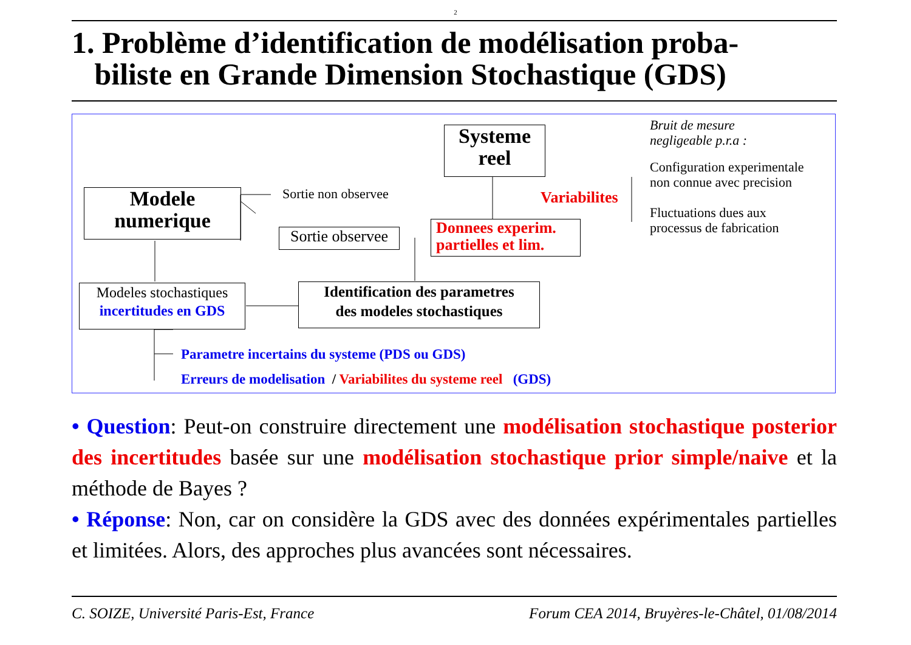2
1. Problème d’identification de modélisation proba-
biliste en Grande Dimension Stochastique (GDS)
Systeme
reel
Bruit de mesure
negligeable p.r.a :
Configuration experimentale
non connue avec precision
Variabilites
Fluctuations dues aux
processus de fabrication
Modele
numerique
Sortie non observee
Sortie observee
Donnees experim.
partielles et lim.
Modeles stochastiques
incertitudes en GDS
Identification des parametres
des modeles stochastiques
Parametre incertains du systeme (PDS ou GDS)
Erreurs de modelisation / Variabilites du systeme reel (GDS)
• Question: Peut-on construire directement une modélisation stochastique posterior des incertitudes basée sur une modélisation stochastique prior simple/naive et la méthode de Bayes ?
• Réponse: Non, car on considère la GDS avec des données expérimentales partielles et limitées. Alors, des approches plus avancées sont nécessaires.
C. SOIZE, Université Paris-Est, France Forum CEA 2014, Bruyères-le-Châtel, 01/08/2014